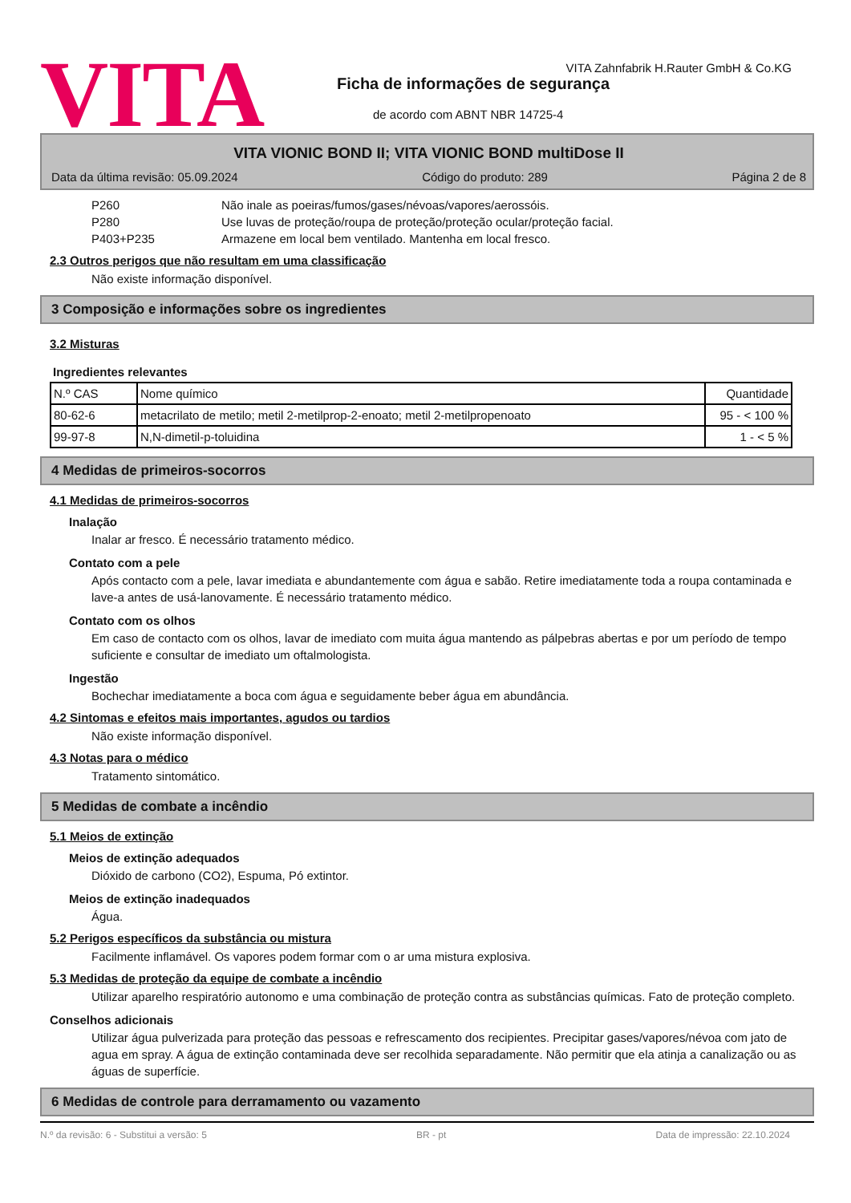VITA
VITA Zahnfabrik H.Rauter GmbH & Co.KG
Ficha de informações de segurança
de acordo com ABNT NBR 14725-4
VITA VIONIC BOND II; VITA VIONIC BOND multiDose II
Data da última revisão: 05.09.2024 Código do produto: 289 Página 2 de 8
P260 Não inale as poeiras/fumos/gases/névoas/vapores/aerossóis.
P280 Use luvas de proteção/roupa de proteção/proteção ocular/proteção facial.
P403+P235 Armazene em local bem ventilado. Mantenha em local fresco.
2.3 Outros perigos que não resultam em uma classificação
Não existe informação disponível.
3 Composição e informações sobre os ingredientes
3.2 Misturas
Ingredientes relevantes
| N.º CAS | Nome químico | Quantidade |
| --- | --- | --- |
| 80-62-6 | metacrilato de metilo; metil 2-metilprop-2-enoato; metil 2-metilpropenoato | 95 - < 100 % |
| 99-97-8 | N,N-dimetil-p-toluidina | 1 - < 5 % |
4 Medidas de primeiros-socorros
4.1 Medidas de primeiros-socorros
Inalação
Inalar ar fresco. É necessário tratamento médico.
Contato com a pele
Após contacto com a pele, lavar imediata e abundantemente com água e sabão. Retire imediatamente toda a roupa contaminada e lave-a antes de usá-lanovamente. É necessário tratamento médico.
Contato com os olhos
Em caso de contacto com os olhos, lavar de imediato com muita água mantendo as pálpebras abertas e por um período de tempo suficiente e consultar de imediato um oftalmologista.
Ingestão
Bochechar imediatamente a boca com água e seguidamente beber água em abundância.
4.2 Sintomas e efeitos mais importantes, agudos ou tardios
Não existe informação disponível.
4.3 Notas para o médico
Tratamento sintomático.
5 Medidas de combate a incêndio
5.1 Meios de extinção
Meios de extinção adequados
Dióxido de carbono (CO2), Espuma, Pó extintor.
Meios de extinção inadequados
Água.
5.2 Perigos específicos da substância ou mistura
Facilmente inflamável. Os vapores podem formar com o ar uma mistura explosiva.
5.3 Medidas de proteção da equipe de combate a incêndio
Utilizar aparelho respiratório autonomo e uma combinação de proteção contra as substâncias químicas. Fato de proteção completo.
Conselhos adicionais
Utilizar água pulverizada para proteção das pessoas e refrescamento dos recipientes. Precipitar gases/vapores/névoa com jato de agua em spray. A água de extinção contaminada deve ser recolhida separadamente. Não permitir que ela atinja a canalização ou as águas de superfície.
6 Medidas de controle para derramamento ou vazamento
N.º da revisão: 6 - Substitui a versão: 5 BR - pt Data de impressão: 22.10.2024